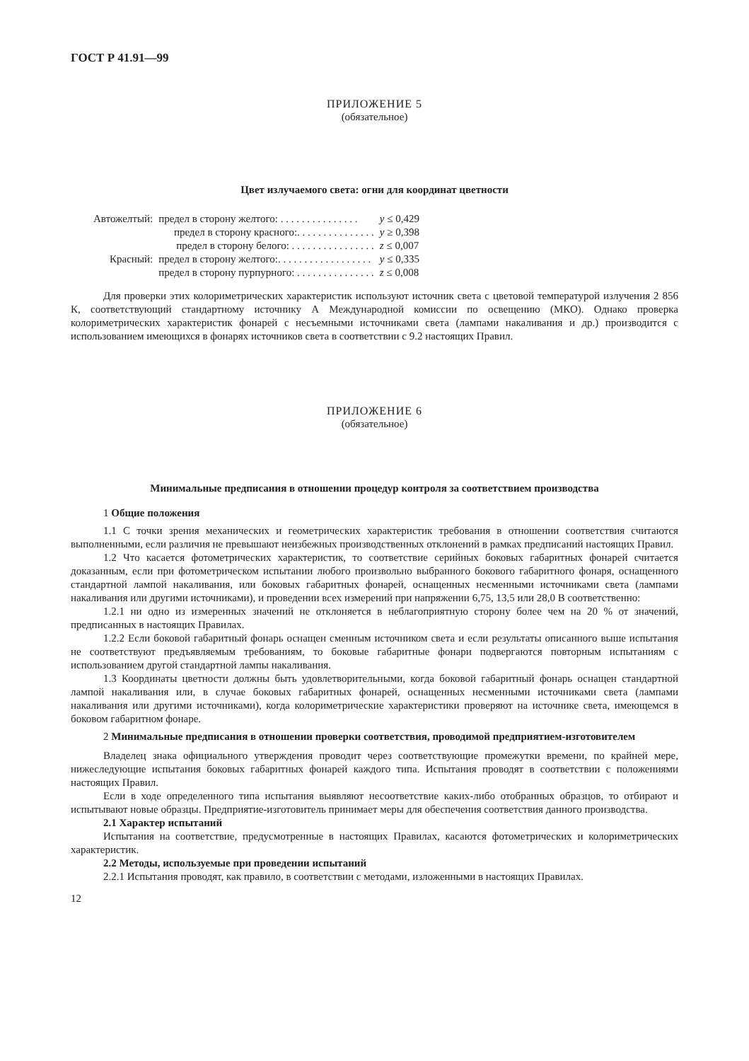ГОСТ Р 41.91—99
ПРИЛОЖЕНИЕ 5
(обязательное)
Цвет излучаемого света: огни для координат цветности
| Автожелтый: | предел в сторону желтого: . . . . . . . . . . . . . . . | y ≤ 0,429 |
| | предел в сторону красного:. . . . . . . . . . . . . . . | y ≥ 0,398 |
| | предел в сторону белого: . . . . . . . . . . . . . . . . | z ≤ 0,007 |
| Красный: | предел в сторону желтого:. . . . . . . . . . . . . . . . . . | y ≤ 0,335 |
| | предел в сторону пурпурного: . . . . . . . . . . . . . . . | z ≤ 0,008 |
Для проверки этих колориметрических характеристик используют источник света с цветовой температурой излучения 2 856 К, соответствующий стандартному источнику А Международной комиссии по освещению (МКО). Однако проверка колориметрических характеристик фонарей с несъемными источниками света (лампами накаливания и др.) производится с использованием имеющихся в фонарях источников света в соответствии с 9.2 настоящих Правил.
ПРИЛОЖЕНИЕ 6
(обязательное)
Минимальные предписания в отношении процедур контроля за соответствием производства
1 Общие положения
1.1 С точки зрения механических и геометрических характеристик требования в отношении соответствия считаются выполненными, если различия не превышают неизбежных производственных отклонений в рамках предписаний настоящих Правил.
1.2 Что касается фотометрических характеристик, то соответствие серийных боковых габаритных фонарей считается доказанным, если при фотометрическом испытании любого произвольно выбранного бокового габаритного фонаря, оснащенного стандартной лампой накаливания, или боковых габаритных фонарей, оснащенных несменными источниками света (лампами накаливания или другими источниками), и проведении всех измерений при напряжении 6,75, 13,5 или 28,0 В соответственно:
1.2.1 ни одно из измеренных значений не отклоняется в неблагоприятную сторону более чем на 20 % от значений, предписанных в настоящих Правилах.
1.2.2 Если боковой габаритный фонарь оснащен сменным источником света и если результаты описанного выше испытания не соответствуют предъявляемым требованиям, то боковые габаритные фонари подвергаются повторным испытаниям с использованием другой стандартной лампы накаливания.
1.3 Координаты цветности должны быть удовлетворительными, когда боковой габаритный фонарь оснащен стандартной лампой накаливания или, в случае боковых габаритных фонарей, оснащенных несменными источниками света (лампами накаливания или другими источниками), когда колориметрические характеристики проверяют на источнике света, имеющемся в боковом габаритном фонаре.
2 Минимальные предписания в отношении проверки соответствия, проводимой предприятием-изготовителем
Владелец знака официального утверждения проводит через соответствующие промежутки времени, по крайней мере, нижеследующие испытания боковых габаритных фонарей каждого типа. Испытания проводят в соответствии с положениями настоящих Правил.
Если в ходе определенного типа испытания выявляют несоответствие каких-либо отобранных образцов, то отбирают и испытывают новые образцы. Предприятие-изготовитель принимает меры для обеспечения соответствия данного производства.
2.1 Характер испытаний
Испытания на соответствие, предусмотренные в настоящих Правилах, касаются фотометрических и колориметрических характеристик.
2.2 Методы, используемые при проведении испытаний
2.2.1 Испытания проводят, как правило, в соответствии с методами, изложенными в настоящих Правилах.
12